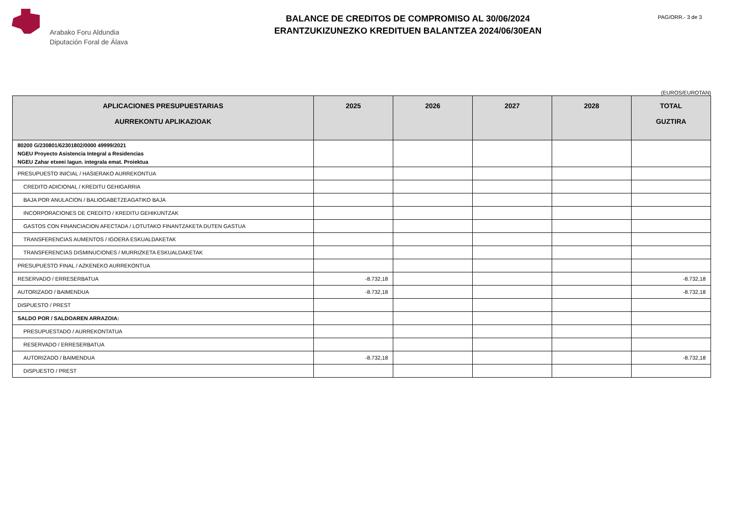Arabako Foru Aldundia
Diputación Foral de Álava
BALANCE DE CREDITOS DE COMPROMISO AL 30/06/2024
ERANTZUKIZUNEZKO KREDITUEN BALANTZEA 2024/06/30EAN
PAG/ORR.- 3 de 3
(EUROS/EUROTAN)
| APLICACIONES PRESUPUESTARIAS AURREKONTU APLIKAZIOAK | 2025 | 2026 | 2027 | 2028 | TOTAL GUZTIRA |
| --- | --- | --- | --- | --- | --- |
| 80200 G/230801/62301802/0000 49999/2021 NGEU Proyecto Asistencia Integral a Residencias NGEU Zahar etxeei lagun. integrala emat. Proiektua | | | | | |
| PRESUPUESTO INICIAL / HASIERAKO AURREKONTUA | | | | | |
| CREDITO ADICIONAL / KREDITU GEHIGARRIA | | | | | |
| BAJA POR ANULACION / BALIOGABETZEAGATIKO BAJA | | | | | |
| INCORPORACIONES DE CREDITO / KREDITU GEHIKUNTZAK | | | | | |
| GASTOS CON FINANCIACION AFECTADA / LOTUTAKO FINANTZAKETA DUTEN GASTUA | | | | | |
| TRANSFERENCIAS AUMENTOS / IGOERA ESKUALDAKETAK | | | | | |
| TRANSFERENCIAS DISMINUCIONES / MURRIZKETA ESKUALDAKETAK | | | | | |
| PRESUPUESTO FINAL / AZKENEKO AURREKONTUA | | | | | |
| RESERVADO / ERRESERBATUA | -8.732,18 | | | | -8.732,18 |
| AUTORIZADO / BAIMENDUA | -8.732,18 | | | | -8.732,18 |
| DISPUESTO / PREST | | | | | |
| SALDO POR / SALDOAREN ARRAZOIA: | | | | | |
| PRESUPUESTADO / AURREKONTATUA | | | | | |
| RESERVADO / ERRESERBATUA | | | | | |
| AUTORIZADO / BAIMENDUA | -8.732,18 | | | | -8.732,18 |
| DISPUESTO / PREST | | | | | |